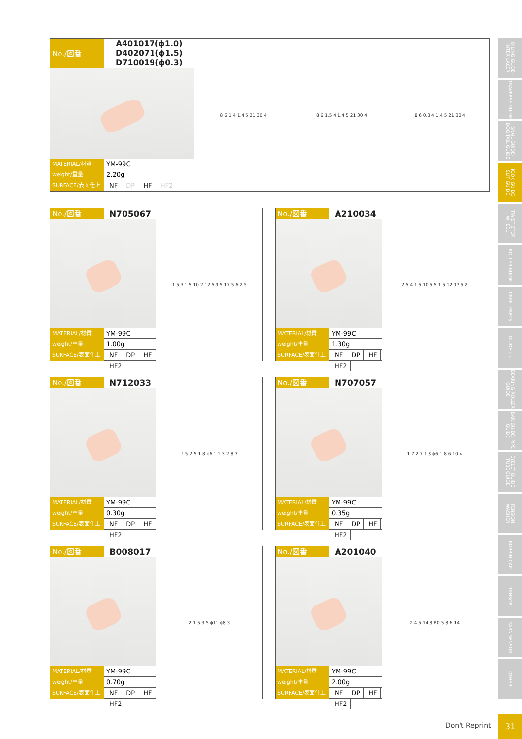No./図番
A401017(ϕ1.0)
D402071(ϕ1.5)
D710019(ϕ0.3)
MATERIAL/材質
YM-99C
weight/重量
2.20g
SURFACE/表面仕上げ
NF DP HF HF2
8 6 1 4 1.4 5 21 30 4 8 6 1.5 4 1.4 5 21 30 4 8 6 0.3 4 1.4 5 21 30 4
No./図番 N705067
MATERIAL/材質
YM-99C
weight/重量
1.00g
SURFACE/表面仕上げ
NF DP HF HF2
1.5 3 1.5 10 2 12 5 9.5 17 5 6 2.5
No./図番 A210034
MATERIAL/材質
YM-99C
weight/重量
1.30g
SURFACE/表面仕上げ
NF DP HF HF2
2.5 4 1.5 10 5.5 1.5 12 17 5 2
No./図番 N712033
MATERIAL/材質
YM-99C
weight/重量
0.30g
SURFACE/表面仕上げ
NF DP HF HF2
1.5 2.5 1 8 ϕ6.1 1.3 2 8.7
No./図番 N707057
MATERIAL/材質
YM-99C
weight/重量
0.35g
SURFACE/表面仕上げ
NF DP HF HF2
1.7 2.7 1 8 ϕ6 1.8 6 10 4
No./図番 B008017
MATERIAL/材質
YM-99C
weight/重量
0.70g
SURFACE/表面仕上げ
NF DP HF HF2
2 1.5 3.5 ϕ11 ϕ8 3
No./図番 A201040
MATERIAL/材質
YM-99C
weight/重量
2.00g
SURFACE/表面仕上げ
NF DP HF HF2
2 4.5 14 8 R0.5 8 6 14
OILING GUIDE· INTER LACER
TRAVERSE GUIDE
SNAIL GUIDE· DOG TAIL GUIDE
HOOK GUIDE· SLIT GUIDE
TWIST STOP WHEEL
ROLLER GUIDE
CREEL PARTS
GUIDE etc.
BEARING ROLLER GUIDE
BAR GUIDE· PIPE GUIDE
EYELET GUIDE· TUBE GUIDE
TENSION WASHER
BOBBIN CAP
TENSOR
YARN SENSOR
OTHER
Don't Reprint
31